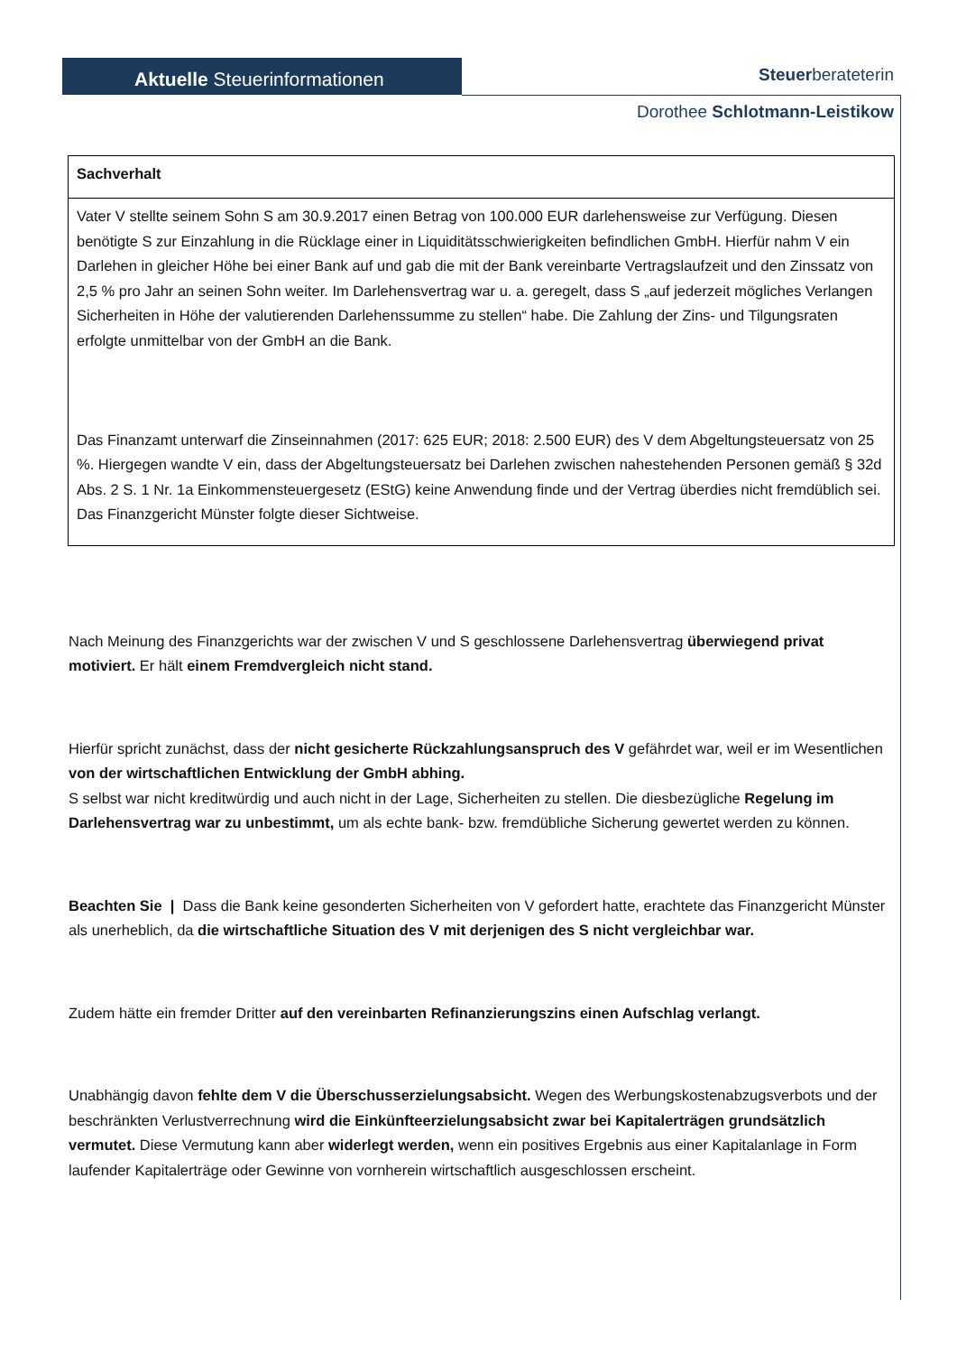Aktuelle Steuerinformationen Steuerberateterin
Dorothee Schlotmann-Leistikow
| Sachverhalt |
| --- |
| Vater V stellte seinem Sohn S am 30.9.2017 einen Betrag von 100.000 EUR darlehensweise zur Verfügung. Diesen benötigte S zur Einzahlung in die Rücklage einer in Liquiditätsschwierigkeiten befindlichen GmbH. Hierfür nahm V ein Darlehen in gleicher Höhe bei einer Bank auf und gab die mit der Bank vereinbarte Vertragslaufzeit und den Zinssatz von 2,5 % pro Jahr an seinen Sohn weiter. Im Darlehensvertrag war u. a. geregelt, dass S „auf jederzeit mögliches Verlangen Sicherheiten in Höhe der valutierenden Darlehenssumme zu stellen“ habe. Die Zahlung der Zins- und Tilgungsraten erfolgte unmittelbar von der GmbH an die Bank. Das Finanzamt unterwarf die Zinseinnahmen (2017: 625 EUR; 2018: 2.500 EUR) des V dem Abgeltungsteuersatz von 25 %. Hiergegen wandte V ein, dass der Abgeltungsteuersatz bei Darlehen zwischen nahestehenden Personen gemäß § 32d Abs. 2 S. 1 Nr. 1a Einkommensteuergesetz (EStG) keine Anwendung finde und der Vertrag überdies nicht fremdüblich sei. Das Finanzgericht Münster folgte dieser Sichtweise. |
Nach Meinung des Finanzgerichts war der zwischen V und S geschlossene Darlehensvertrag überwiegend privat motiviert. Er hält einem Fremdvergleich nicht stand.
Hierfür spricht zunächst, dass der nicht gesicherte Rückzahlungsanspruch des V gefährdet war, weil er im Wesentlichen von der wirtschaftlichen Entwicklung der GmbH abhing.
S selbst war nicht kreditwürdig und auch nicht in der Lage, Sicherheiten zu stellen. Die diesbezügliche Regelung im Darlehensvertrag war zu unbestimmt, um als echte bank- bzw. fremdübliche Sicherung gewertet werden zu können.
Beachten Sie | Dass die Bank keine gesonderten Sicherheiten von V gefordert hatte, erachtete das Finanzgericht Münster als unerheblich, da die wirtschaftliche Situation des V mit derjenigen des S nicht vergleichbar war.
Zudem hätte ein fremder Dritter auf den vereinbarten Refinanzierungszins einen Aufschlag verlangt.
Unabhängig davon fehlte dem V die Überschusserzielungsabsicht. Wegen des Werbungskostenabzugsverbots und der beschränkten Verlustverrechnung wird die Einkünfteerzielungsabsicht zwar bei Kapitalerträgen grundsätzlich vermutet. Diese Vermutung kann aber widerlegt werden, wenn ein positives Ergebnis aus einer Kapitalanlage in Form laufender Kapitalerträge oder Gewinne von vornherein wirtschaftlich ausgeschlossen erscheint.